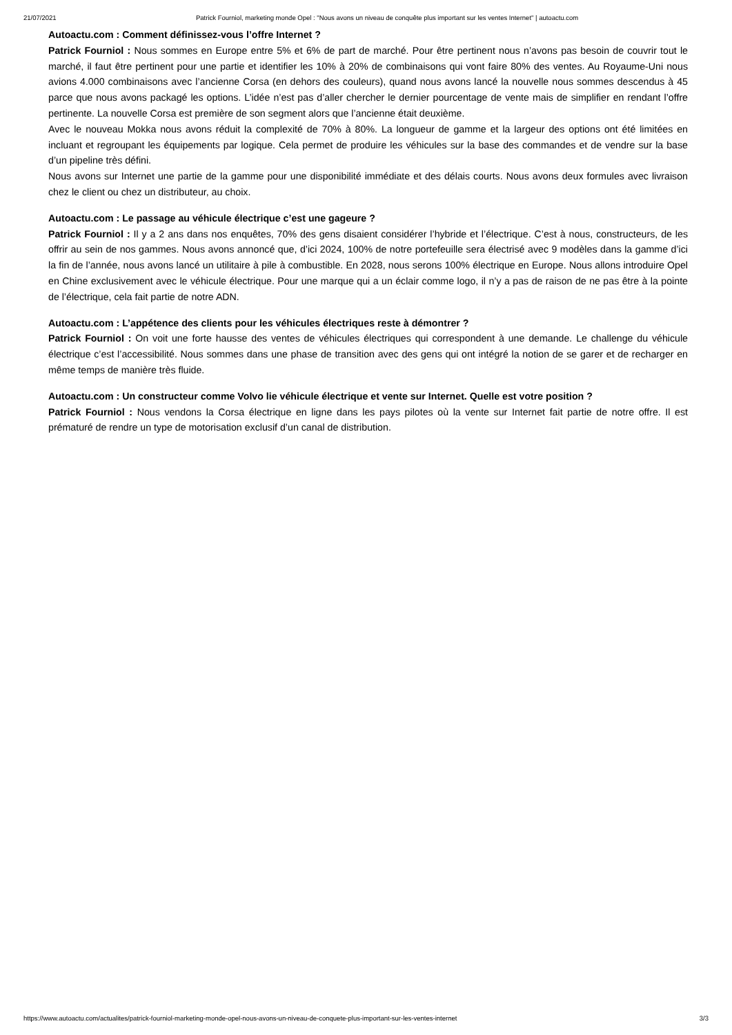21/07/2021 Patrick Fourniol, marketing monde Opel : "Nous avons un niveau de conquête plus important sur les ventes Internet" | autoactu.com
Autoactu.com : Comment définissez-vous l’offre Internet ?
Patrick Fourniol : Nous sommes en Europe entre 5% et 6% de part de marché. Pour être pertinent nous n’avons pas besoin de couvrir tout le marché, il faut être pertinent pour une partie et identifier les 10% à 20% de combinaisons qui vont faire 80% des ventes. Au Royaume-Uni nous avions 4.000 combinaisons avec l’ancienne Corsa (en dehors des couleurs), quand nous avons lancé la nouvelle nous sommes descendus à 45 parce que nous avons packagé les options. L’idée n’est pas d’aller chercher le dernier pourcentage de vente mais de simplifier en rendant l’offre pertinente. La nouvelle Corsa est première de son segment alors que l’ancienne était deuxième.
Avec le nouveau Mokka nous avons réduit la complexité de 70% à 80%. La longueur de gamme et la largeur des options ont été limitées en incluant et regroupant les équipements par logique. Cela permet de produire les véhicules sur la base des commandes et de vendre sur la base d’un pipeline très défini.
Nous avons sur Internet une partie de la gamme pour une disponibilité immédiate et des délais courts. Nous avons deux formules avec livraison chez le client ou chez un distributeur, au choix.
Autoactu.com : Le passage au véhicule électrique c’est une gageure ?
Patrick Fourniol : Il y a 2 ans dans nos enquêtes, 70% des gens disaient considérer l’hybride et l’électrique. C’est à nous, constructeurs, de les offrir au sein de nos gammes. Nous avons annoncé que, d’ici 2024, 100% de notre portefeuille sera électrisé avec 9 modèles dans la gamme d’ici la fin de l’année, nous avons lancé un utilitaire à pile à combustible. En 2028, nous serons 100% électrique en Europe. Nous allons introduire Opel en Chine exclusivement avec le véhicule électrique. Pour une marque qui a un éclair comme logo, il n’y a pas de raison de ne pas être à la pointe de l’électrique, cela fait partie de notre ADN.
Autoactu.com : L’appétence des clients pour les véhicules électriques reste à démontrer ?
Patrick Fourniol : On voit une forte hausse des ventes de véhicules électriques qui correspondent à une demande. Le challenge du véhicule électrique c’est l’accessibilité. Nous sommes dans une phase de transition avec des gens qui ont intégré la notion de se garer et de recharger en même temps de manière très fluide.
Autoactu.com : Un constructeur comme Volvo lie véhicule électrique et vente sur Internet. Quelle est votre position ?
Patrick Fourniol : Nous vendons la Corsa électrique en ligne dans les pays pilotes où la vente sur Internet fait partie de notre offre. Il est prématuré de rendre un type de motorisation exclusif d’un canal de distribution.
https://www.autoactu.com/actualites/patrick-fourniol-marketing-monde-opel-nous-avons-un-niveau-de-conquete-plus-important-sur-les-ventes-internet 3/3